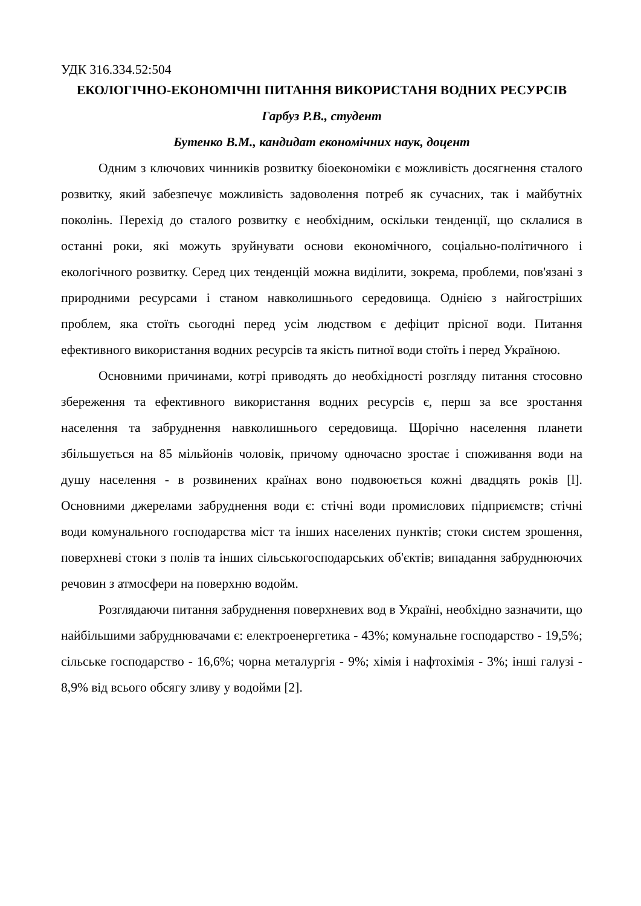УДК 316.334.52:504
ЕКОЛОГІЧНО-ЕКОНОМІЧНІ ПИТАННЯ ВИКОРИСТАНЯ ВОДНИХ РЕСУРСІВ
Гарбуз Р.В., студент
Бутенко В.М., кандидат економічних наук, доцент
Одним з ключових чинників розвитку біоекономіки є можливість досягнення сталого розвитку, який забезпечує можливість задоволення потреб як сучасних, так і майбутніх поколінь. Перехід до сталого розвитку є необхідним, оскільки тенденції, що склалися в останні роки, які можуть зруйнувати основи економічного, соціально-політичного і екологічного розвитку. Серед цих тенденцій можна виділити, зокрема, проблеми, пов'язані з природними ресурсами і станом навколишнього середовища. Однією з найгостріших проблем, яка стоїть сьогодні перед усім людством є дефіцит прісної води. Питання ефективного використання водних ресурсів та якість питної води стоїть і перед Україною.
Основними причинами, котрі приводять до необхідності розгляду питання стосовно збереження та ефективного використання водних ресурсів є, перш за все зростання населення та забруднення навколишнього середовища. Щорічно населення планети збільшується на 85 мільйонів чоловік, причому одночасно зростає і споживання води на душу населення - в розвинених країнах воно подвоюється кожні двадцять років [l]. Основними джерелами забруднення води є: стічні води промислових підприємств; стічні води комунального господарства міст та інших населених пунктів; стоки систем зрошення, поверхневі стоки з полів та інших сільськогосподарських об'єктів; випадання забруднюючих речовин з атмосфери на поверхню водойм.
Розглядаючи питання забруднення поверхневих вод в Україні, необхідно зазначити, що найбільшими забруднювачами є: електроенергетика - 43%; комунальне господарство - 19,5%; сільське господарство - 16,6%; чорна металургія - 9%; хімія і нафтохімія - 3%; інші галузі - 8,9% від всього обсягу зливу у водойми [2].